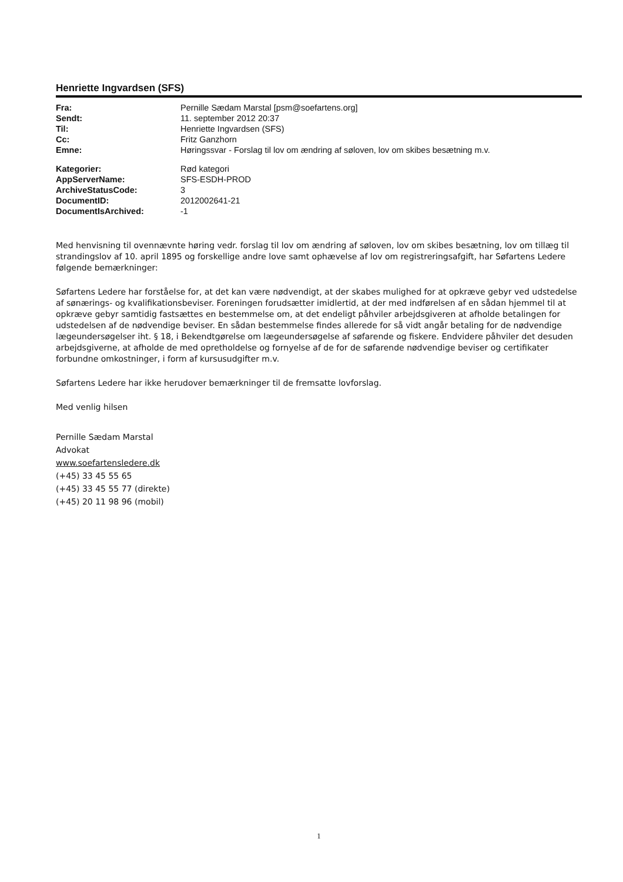Henriette Ingvardsen (SFS)
| Fra: | Pernille Sædam Marstal [psm@soefartens.org] |
| Sendt: | 11. september 2012 20:37 |
| Til: | Henriette Ingvardsen (SFS) |
| Cc: | Fritz Ganzhorn |
| Emne: | Høringssvar - Forslag til lov om ændring af søloven, lov om skibes besætning m.v. |
| Kategorier: | Rød kategori |
| AppServerName: | SFS-ESDH-PROD |
| ArchiveStatusCode: | 3 |
| DocumentID: | 2012002641-21 |
| DocumentIsArchived: | -1 |
Med henvisning til ovennævnte høring vedr. forslag til lov om ændring af søloven, lov om skibes besætning, lov om tillæg til strandingslov af 10. april 1895 og forskellige andre love samt ophævelse af lov om registreringsafgift, har Søfartens Ledere følgende bemærkninger:
Søfartens Ledere har forståelse for, at det kan være nødvendigt, at der skabes mulighed for at opkræve gebyr ved udstedelse af sønærings- og kvalifikationsbeviser. Foreningen forudsætter imidlertid, at der med indførelsen af en sådan hjemmel til at opkræve gebyr samtidig fastsættes en bestemmelse om, at det endeligt påhviler arbejdsgiveren at afholde betalingen for udstedelsen af de nødvendige beviser. En sådan bestemmelse findes allerede for så vidt angår betaling for de nødvendige lægeundersøgelser iht. § 18, i Bekendtgørelse om lægeundersøgelse af søfarende og fiskere. Endvidere påhviler det desuden arbejdsgiverne, at afholde de med opretholdelse og fornyelse af de for de søfarende nødvendige beviser og certifikater forbundne omkostninger, i form af kursusudgifter m.v.
Søfartens Ledere har ikke herudover bemærkninger til de fremsatte lovforslag.
Med venlig hilsen
Pernille Sædam Marstal
Advokat
www.soefartensledere.dk
(+45) 33 45 55 65
(+45) 33 45 55 77 (direkte)
(+45) 20 11 98 96 (mobil)
1